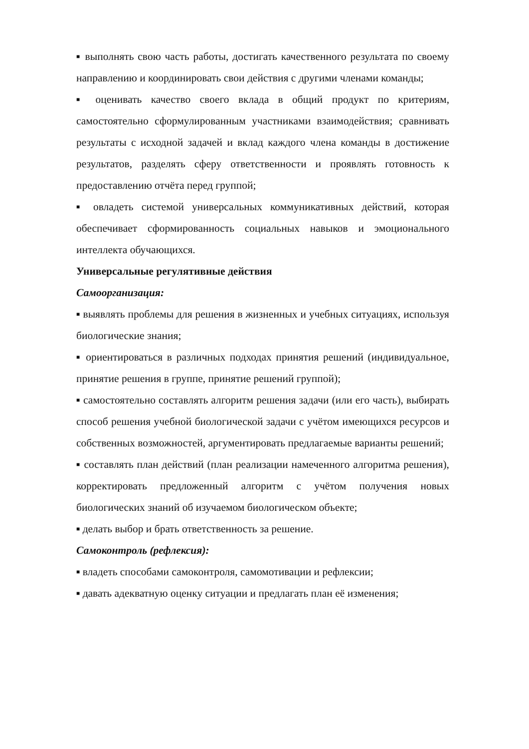■ выполнять свою часть работы, достигать качественного результата по своему направлению и координировать свои действия с другими членами команды;
■ оценивать качество своего вклада в общий продукт по критериям, самостоятельно сформулированным участниками взаимодействия; сравнивать результаты с исходной задачей и вклад каждого члена команды в достижение результатов, разделять сферу ответственности и проявлять готовность к предоставлению отчёта перед группой;
■ овладеть системой универсальных коммуникативных действий, которая обеспечивает сформированность социальных навыков и эмоционального интеллекта обучающихся.
Универсальные регулятивные действия
Самоорганизация:
■ выявлять проблемы для решения в жизненных и учебных ситуациях, используя биологические знания;
■ ориентироваться в различных подходах принятия решений (индивидуальное, принятие решения в группе, принятие решений группой);
■ самостоятельно составлять алгоритм решения задачи (или его часть), выбирать способ решения учебной биологической задачи с учётом имеющихся ресурсов и собственных возможностей, аргументировать предлагаемые варианты решений;
■ составлять план действий (план реализации намеченного алгоритма решения), корректировать предложенный алгоритм с учётом получения новых биологических знаний об изучаемом биологическом объекте;
■ делать выбор и брать ответственность за решение.
Самоконтроль (рефлексия):
■ владеть способами самоконтроля, самомотивации и рефлексии;
■ давать адекватную оценку ситуации и предлагать план её изменения;